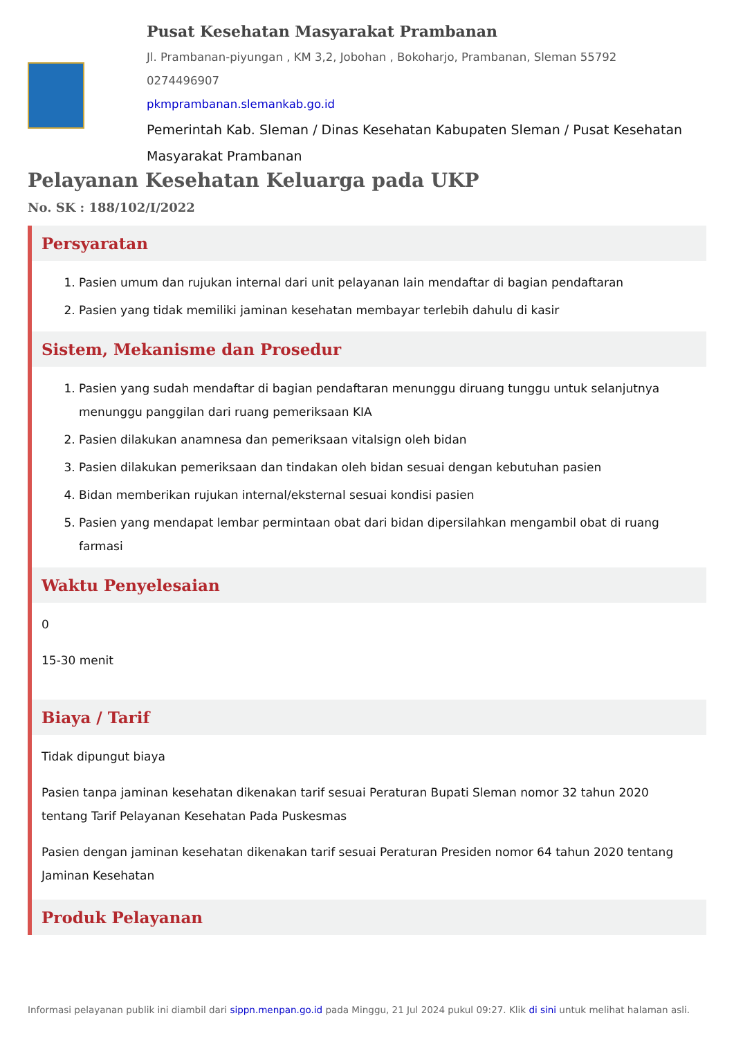Pusat Kesehatan Masyarakat Prambanan
Jl. Prambanan-piyungan , KM 3,2, Jobohan , Bokoharjo, Prambanan, Sleman 55792
0274496907
pkmprambanan.slemankab.go.id
Pemerintah Kab. Sleman / Dinas Kesehatan Kabupaten Sleman / Pusat Kesehatan Masyarakat Prambanan
Pelayanan Kesehatan Keluarga pada UKP
No. SK : 188/102/I/2022
Persyaratan
1. Pasien umum dan rujukan internal dari unit pelayanan lain mendaftar di bagian pendaftaran
2. Pasien yang tidak memiliki jaminan kesehatan membayar terlebih dahulu di kasir
Sistem, Mekanisme dan Prosedur
1. Pasien yang sudah mendaftar di bagian pendaftaran menunggu diruang tunggu untuk selanjutnya menunggu panggilan dari ruang pemeriksaan KIA
2. Pasien dilakukan anamnesa dan pemeriksaan vitalsign oleh bidan
3. Pasien dilakukan pemeriksaan dan tindakan oleh bidan sesuai dengan kebutuhan pasien
4. Bidan memberikan rujukan internal/eksternal sesuai kondisi pasien
5. Pasien yang mendapat lembar permintaan obat dari bidan dipersilahkan mengambil obat di ruang farmasi
Waktu Penyelesaian
0
15-30 menit
Biaya / Tarif
Tidak dipungut biaya
Pasien tanpa jaminan kesehatan dikenakan tarif sesuai Peraturan Bupati Sleman nomor 32 tahun 2020 tentang Tarif Pelayanan Kesehatan Pada Puskesmas
Pasien dengan jaminan kesehatan dikenakan tarif sesuai Peraturan Presiden nomor 64 tahun 2020 tentang Jaminan Kesehatan
Produk Pelayanan
Informasi pelayanan publik ini diambil dari sippn.menpan.go.id pada Minggu, 21 Jul 2024 pukul 09:27. Klik di sini untuk melihat halaman asli.